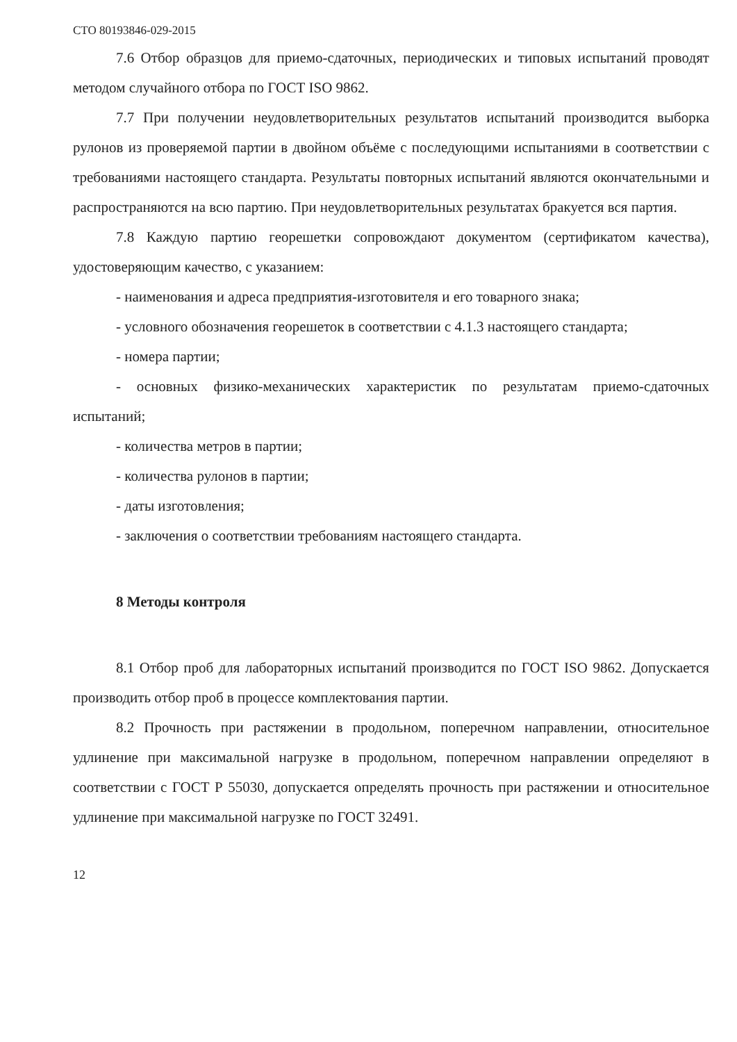СТО 80193846-029-2015
7.6 Отбор образцов для приемо-сдаточных, периодических и типовых испытаний проводят методом случайного отбора по ГОСТ ISO 9862.
7.7 При получении неудовлетворительных результатов испытаний производится выборка рулонов из проверяемой партии в двойном объёме с последующими испытаниями в соответствии с требованиями настоящего стандарта. Результаты повторных испытаний являются окончательными и распространяются на всю партию. При неудовлетворительных результатах бракуется вся партия.
7.8 Каждую партию георешетки сопровождают документом (сертификатом качества), удостоверяющим качество, с указанием:
- наименования и адреса предприятия-изготовителя и его товарного знака;
- условного обозначения георешеток в соответствии с 4.1.3 настоящего стандарта;
- номера партии;
- основных физико-механических характеристик по результатам приемо-сдаточных испытаний;
- количества метров в партии;
- количества рулонов в партии;
- даты изготовления;
- заключения о соответствии требованиям настоящего стандарта.
8 Методы контроля
8.1 Отбор проб для лабораторных испытаний производится по ГОСТ ISO 9862. Допускается производить отбор проб в процессе комплектования партии.
8.2 Прочность при растяжении в продольном, поперечном направлении, относительное удлинение при максимальной нагрузке в продольном, поперечном направлении определяют в соответствии с ГОСТ Р 55030, допускается определять прочность при растяжении и относительное удлинение при максимальной нагрузке по ГОСТ 32491.
12